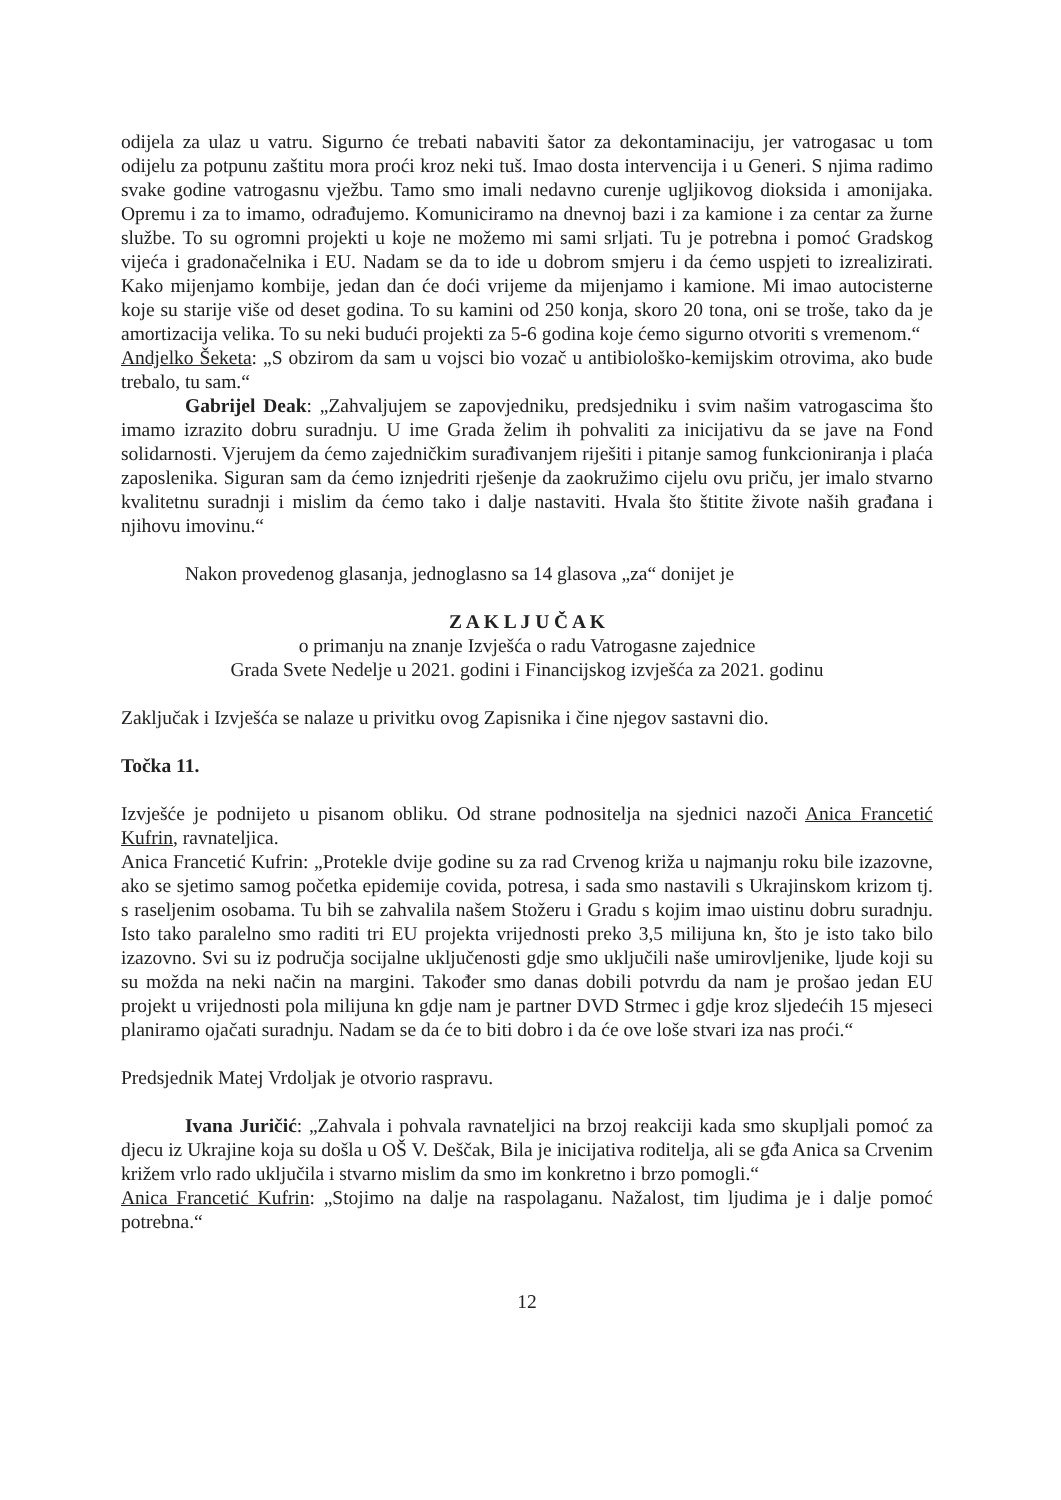odijela za ulaz u vatru. Sigurno će trebati nabaviti šator za dekontaminaciju, jer vatrogasac u tom odijelu za potpunu zaštitu mora proći kroz neki tuš. Imao dosta intervencija i u Generi. S njima radimo svake godine vatrogasnu vježbu. Tamo smo imali nedavno curenje ugljikovog dioksida i amonijaka. Opremu i za to imamo, odrađujemo. Komuniciramo na dnevnoj bazi i za kamione i za centar za žurne službe. To su ogromni projekti u koje ne možemo mi sami srljati. Tu je potrebna i pomoć Gradskog vijeća i gradonačelnika i EU. Nadam se da to ide u dobrom smjeru i da ćemo uspjeti to izrealizirati. Kako mijenjamo kombije, jedan dan će doći vrijeme da mijenjamo i kamione. Mi imao autocisterne koje su starije više od deset godina. To su kamini od 250 konja, skoro 20 tona, oni se troše, tako da je amortizacija velika. To su neki budući projekti za 5-6 godina koje ćemo sigurno otvoriti s vremenom.“
Andjelko Šeketa: „S obzirom da sam u vojsci bio vozač u antibiološko-kemijskim otrovima, ako bude trebalo, tu sam.“
Gabrijel Deak: „Zahvaljujem se zapovjedniku, predsjedniku i svim našim vatrogascima što imamo izrazito dobru suradnju. U ime Grada želim ih pohvaliti za inicijativu da se jave na Fond solidarnosti. Vjerujem da ćemo zajedničkim surađivanjem riješiti i pitanje samog funkcioniranja i plaća zaposlenika. Siguran sam da ćemo iznjedriti rješenje da zaokružimo cijelu ovu priču, jer imalo stvarno kvalitetnu suradnji i mislim da ćemo tako i dalje nastaviti. Hvala što štitite živote naših građana i njihovu imovinu.“
Nakon provedenog glasanja, jednoglasno sa 14 glasova „za“ donijet je
Z A K L J U Č A K
o primanju na znanje Izvješća o radu Vatrogasne zajednice
Grada Svete Nedelje u 2021. godini i Financijskog izvješća za 2021. godinu
Zaključak i Izvješća se nalaze u privitku ovog Zapisnika i čine njegov sastavni dio.
Točka 11.
Izvješće je podnijeto u pisanom obliku. Od strane podnositelja na sjednici nazoči Anica Francetić Kufrin, ravnateljica.
Anica Francetić Kufrin: „Protekle dvije godine su za rad Crvenog križa u najmanju roku bile izazovne, ako se sjetimo samog početka epidemije covida, potresa, i sada smo nastavili s Ukrajinskom krizom tj. s raseljenim osobama. Tu bih se zahvalila našem Stožeru i Gradu s kojim imao uistinu dobru suradnju. Isto tako paralelno smo raditi tri EU projekta vrijednosti preko 3,5 milijuna kn, što je isto tako bilo izazovno. Svi su iz područja socijalne uključenosti gdje smo uključili naše umirovljenike, ljude koji su su možda na neki način na margini. Također smo danas dobili potvrdu da nam je prošao jedan EU projekt u vrijednosti pola milijuna kn gdje nam je partner DVD Strmec i gdje kroz sljedećih 15 mjeseci planiramo ojačati suradnju. Nadam se da će to biti dobro i da će ove loše stvari iza nas proći.“
Predsjednik Matej Vrdoljak je otvorio raspravu.
Ivana Juričić: „Zahvala i pohvala ravnateljici na brzoj reakciji kada smo skupljali pomoć za djecu iz Ukrajine koja su došla u OŠ V. Deščak, Bila je inicijativa roditelja, ali se gđa Anica sa Crvenim križem vrlo rado uključila i stvarno mislim da smo im konkretno i brzo pomogli.“
Anica Francetić Kufrin: „Stojimo na dalje na raspolaganu. Nažalost, tim ljudima je i dalje pomoć potrebna.“
12